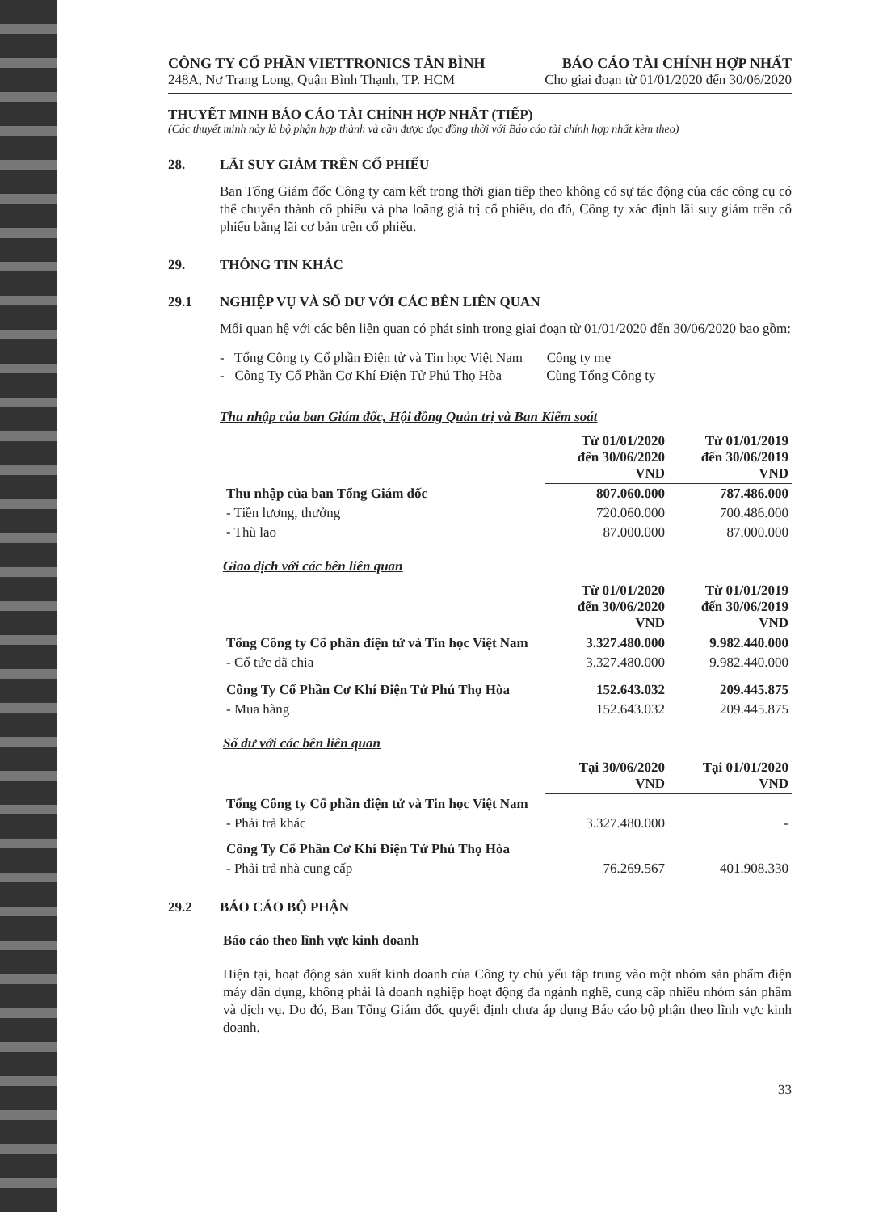CÔNG TY CỔ PHẦN VIETTRONICS TÂN BÌNH
248A, Nơ Trang Long, Quận Bình Thạnh, TP. HCM
BÁO CÁO TÀI CHÍNH HỢP NHẤT
Cho giai đoạn từ 01/01/2020 đến 30/06/2020
THUYẾT MINH BÁO CÁO TÀI CHÍNH HỢP NHẤT (TIẾP)
(Các thuyết minh này là bộ phận hợp thành và cần được đọc đồng thời với Báo cáo tài chính hợp nhất kèm theo)
28. LÃI SUY GIẢM TRÊN CỔ PHIẾU
Ban Tổng Giám đốc Công ty cam kết trong thời gian tiếp theo không có sự tác động của các công cụ có thể chuyển thành cổ phiếu và pha loãng giá trị cổ phiếu, do đó, Công ty xác định lãi suy giảm trên cổ phiếu bằng lãi cơ bản trên cổ phiếu.
29. THÔNG TIN KHÁC
29.1 NGHIỆP VỤ VÀ SỐ DƯ VỚI CÁC BÊN LIÊN QUAN
Mối quan hệ với các bên liên quan có phát sinh trong giai đoạn từ 01/01/2020 đến 30/06/2020 bao gồm:
- Tổng Công ty Cổ phần Điện tử và Tin học Việt Nam Công ty mẹ
- Công Ty Cổ Phần Cơ Khí Điện Tử Phú Thọ Hòa Cùng Tổng Công ty
Thu nhập của ban Giám đốc, Hội đồng Quản trị và Ban Kiểm soát
| | Từ 01/01/2020 đến 30/06/2020 VND | Từ 01/01/2019 đến 30/06/2019 VND |
| Thu nhập của ban Tổng Giám đốc | 807.060.000 | 787.486.000 |
| - Tiền lương, thưởng | 720.060.000 | 700.486.000 |
| - Thù lao | 87.000.000 | 87.000.000 |
Giao dịch với các bên liên quan
| | Từ 01/01/2020 đến 30/06/2020 VND | Từ 01/01/2019 đến 30/06/2019 VND |
| Tổng Công ty Cổ phần điện tử và Tin học Việt Nam | 3.327.480.000 | 9.982.440.000 |
| - Cổ tức đã chia | 3.327.480.000 | 9.982.440.000 |
| Công Ty Cổ Phần Cơ Khí Điện Tử Phú Thọ Hòa | 152.643.032 | 209.445.875 |
| - Mua hàng | 152.643.032 | 209.445.875 |
Số dư với các bên liên quan
| | Tại 30/06/2020 VND | Tại 01/01/2020 VND |
| Tổng Công ty Cổ phần điện tử và Tin học Việt Nam | | |
| - Phải trả khác | 3.327.480.000 | - |
| Công Ty Cổ Phần Cơ Khí Điện Tử Phú Thọ Hòa | | |
| - Phải trả nhà cung cấp | 76.269.567 | 401.908.330 |
29.2 BÁO CÁO BỘ PHẬN
Báo cáo theo lĩnh vực kinh doanh
Hiện tại, hoạt động sản xuất kinh doanh của Công ty chủ yếu tập trung vào một nhóm sản phẩm điện máy dân dụng, không phải là doanh nghiệp hoạt động đa ngành nghề, cung cấp nhiều nhóm sản phẩm và dịch vụ. Do đó, Ban Tổng Giám đốc quyết định chưa áp dụng Báo cáo bộ phận theo lĩnh vực kinh doanh.
33